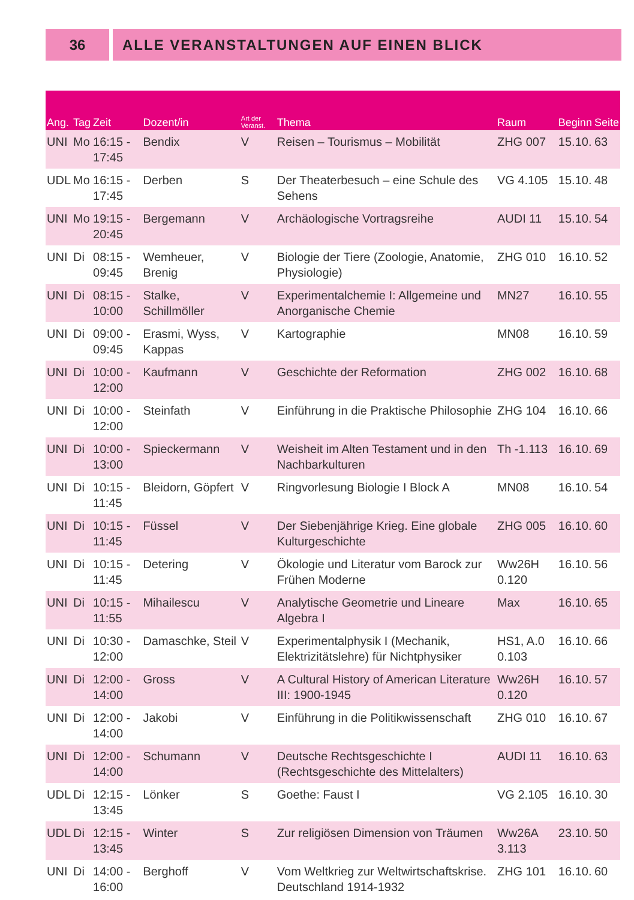36 ALLE VERANSTALTUNGEN AUF EINEN BLICK
| Ang. | Tag | Zeit | Dozent/in | Art der Veranst. | Thema | Raum | Beginn | Seite |
| --- | --- | --- | --- | --- | --- | --- | --- | --- |
| UNI | Mo | 16:15 - 17:45 | Bendix | V | Reisen – Tourismus – Mobilität | ZHG 007 | 15.10. | 63 |
| UDL | Mo | 16:15 - 17:45 | Derben | S | Der Theaterbesuch – eine Schule des Sehens | VG 4.105 | 15.10. | 48 |
| UNI | Mo | 19:15 - 20:45 | Bergemann | V | Archäologische Vortragsreihe | AUDI 11 | 15.10. | 54 |
| UNI | Di | 08:15 - 09:45 | Wemheuer, Brenig | V | Biologie der Tiere (Zoologie, Anatomie, Physiologie) | ZHG 010 | 16.10. | 52 |
| UNI | Di | 08:15 - 10:00 | Stalke, Schillmöller | V | Experimentalchemie I: Allgemeine und Anorganische Chemie | MN27 | 16.10. | 55 |
| UNI | Di | 09:00 - 09:45 | Erasmi, Wyss, Kappas | V | Kartographie | MN08 | 16.10. | 59 |
| UNI | Di | 10:00 - 12:00 | Kaufmann | V | Geschichte der Reformation | ZHG 002 | 16.10. | 68 |
| UNI | Di | 10:00 - 12:00 | Steinfath | V | Einführung in die Praktische Philosophie | ZHG 104 | 16.10. | 66 |
| UNI | Di | 10:00 - 13:00 | Spieckermann | V | Weisheit im Alten Testament und in den Nachbarkulturen | Th -1.113 | 16.10. | 69 |
| UNI | Di | 10:15 - 11:45 | Bleidorn, Göpfert | V | Ringvorlesung Biologie I Block A | MN08 | 16.10. | 54 |
| UNI | Di | 10:15 - 11:45 | Füssel | V | Der Siebenjährige Krieg. Eine globale Kulturgeschichte | ZHG 005 | 16.10. | 60 |
| UNI | Di | 10:15 - 11:45 | Detering | V | Ökologie und Literatur vom Barock zur Frühen Moderne | Ww26H 0.120 | 16.10. | 56 |
| UNI | Di | 10:15 - 11:55 | Mihailescu | V | Analytische Geometrie und Lineare Algebra I | Max | 16.10. | 65 |
| UNI | Di | 10:30 - 12:00 | Damaschke, Steil | V | Experimentalphysik I (Mechanik, Elektrizitätslehre) für Nichtphysiker | HS1, A.0 0.103 | 16.10. | 66 |
| UNI | Di | 12:00 - 14:00 | Gross | V | A Cultural History of American Literature III: 1900-1945 | Ww26H 0.120 | 16.10. | 57 |
| UNI | Di | 12:00 - 14:00 | Jakobi | V | Einführung in die Politikwissenschaft | ZHG 010 | 16.10. | 67 |
| UNI | Di | 12:00 - 14:00 | Schumann | V | Deutsche Rechtsgeschichte I (Rechtsgeschichte des Mittelalters) | AUDI 11 | 16.10. | 63 |
| UDL | Di | 12:15 - 13:45 | Lönker | S | Goethe: Faust I | VG 2.105 | 16.10. | 30 |
| UDL | Di | 12:15 - 13:45 | Winter | S | Zur religiösen Dimension von Träumen | Ww26A 3.113 | 23.10. | 50 |
| UNI | Di | 14:00 - 16:00 | Berghoff | V | Vom Weltkrieg zur Weltwirtschaftskrise. Deutschland 1914-1932 | ZHG 101 | 16.10. | 60 |